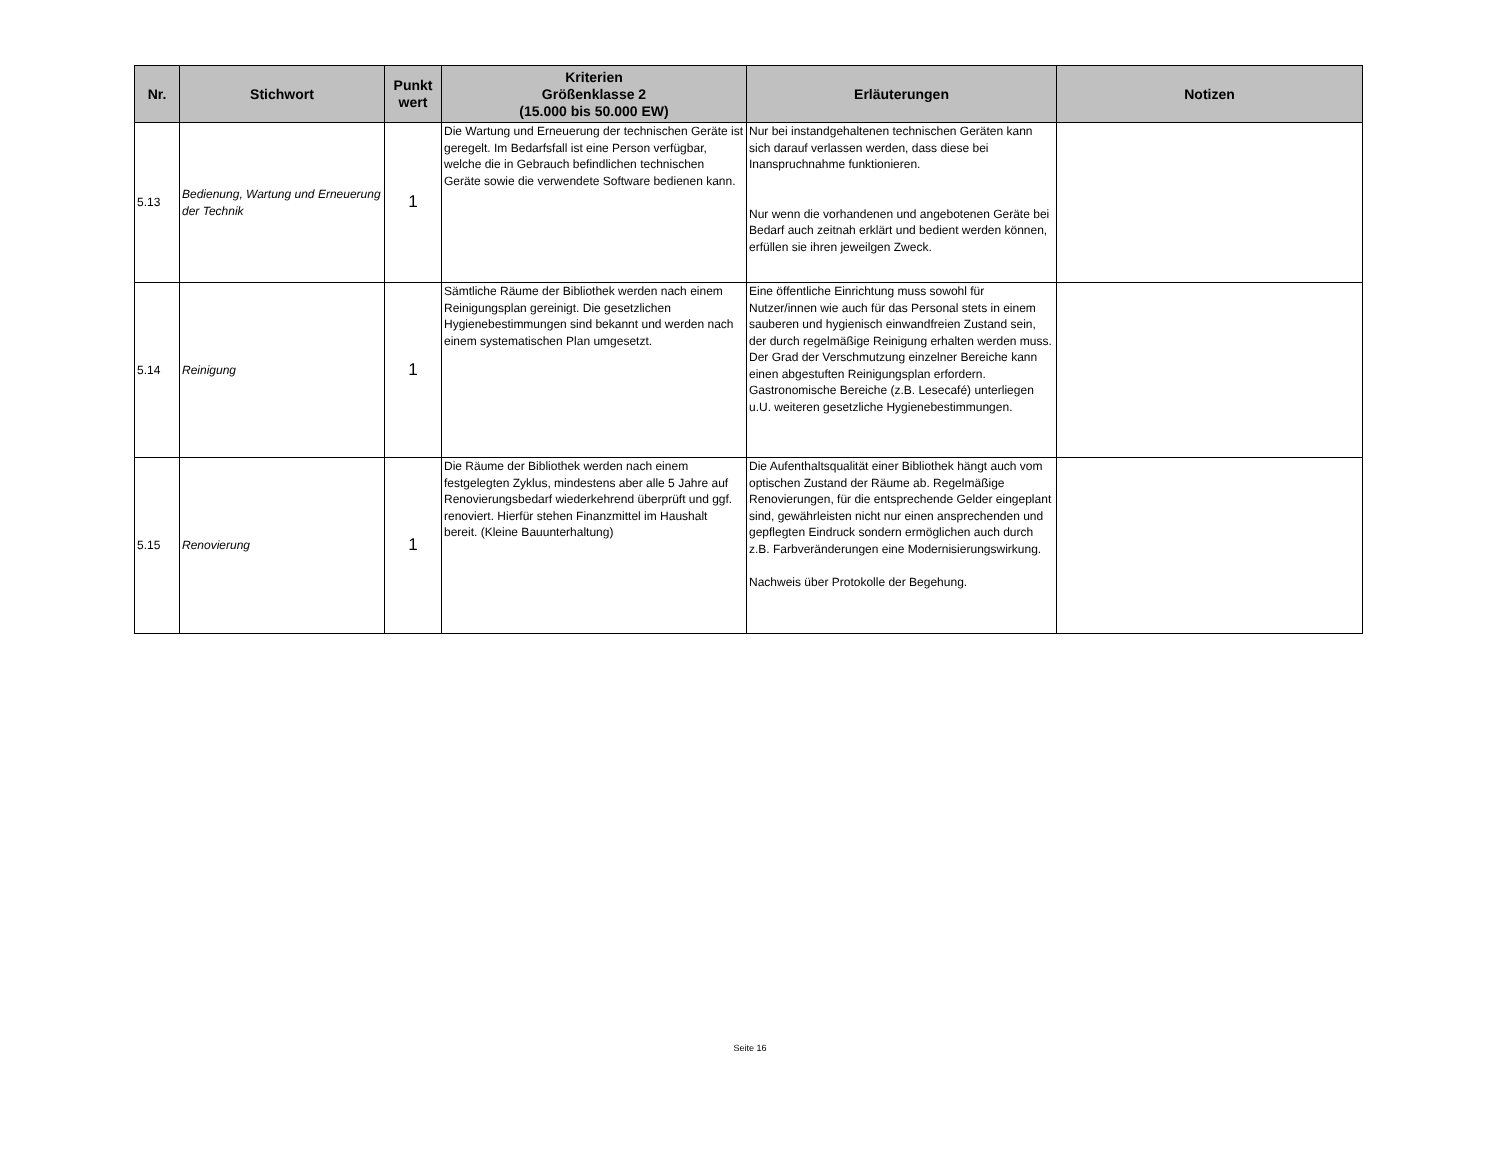| Nr. | Stichwort | Punkt wert | Kriterien Größenklasse 2 (15.000 bis 50.000 EW) | Erläuterungen | Notizen |
| --- | --- | --- | --- | --- | --- |
| 5.13 | Bedienung, Wartung und Erneuerung der Technik | 1 | Die Wartung und Erneuerung der technischen Geräte ist geregelt. Im Bedarfsfall ist eine Person verfügbar, welche die in Gebrauch befindlichen technischen Geräte sowie die verwendete Software bedienen kann. | Nur bei instandgehaltenen technischen Geräten kann sich darauf verlassen werden, dass diese bei Inanspruchnahme funktionieren. Nur wenn die vorhandenen und angebotenen Geräte bei Bedarf auch zeitnah erklärt und bedient werden können, erfüllen sie ihren jeweilgen Zweck. | |
| 5.14 | Reinigung | 1 | Sämtliche Räume der Bibliothek werden nach einem Reinigungsplan gereinigt. Die gesetzlichen Hygienebestimmungen sind bekannt und werden nach einem systematischen Plan umgesetzt. | Eine öffentliche Einrichtung muss sowohl für Nutzer/innen wie auch für das Personal stets in einem sauberen und hygienisch einwandfreien Zustand sein, der durch regelmäßige Reinigung erhalten werden muss. Der Grad der Verschmutzung einzelner Bereiche kann einen abgestuften Reinigungsplan erfordern. Gastronomische Bereiche (z.B. Lesecafé) unterliegen u.U. weiteren gesetzliche Hygienebestimmungen. | |
| 5.15 | Renovierung | 1 | Die Räume der Bibliothek werden nach einem festgelegten Zyklus, mindestens aber alle 5 Jahre auf Renovierungsbedarf wiederkehrend überprüft und ggf. renoviert. Hierfür stehen Finanzmittel im Haushalt bereit. (Kleine Bauunterhaltung) | Die Aufenthaltsqualität einer Bibliothek hängt auch vom optischen Zustand der Räume ab. Regelmäßige Renovierungen, für die entsprechende Gelder eingeplant sind, gewährleisten nicht nur einen ansprechenden und gepflegten Eindruck sondern ermöglichen auch durch z.B. Farbveränderungen eine Modernisierungswirkung. Nachweis über Protokolle der Begehung. | |
Seite 16